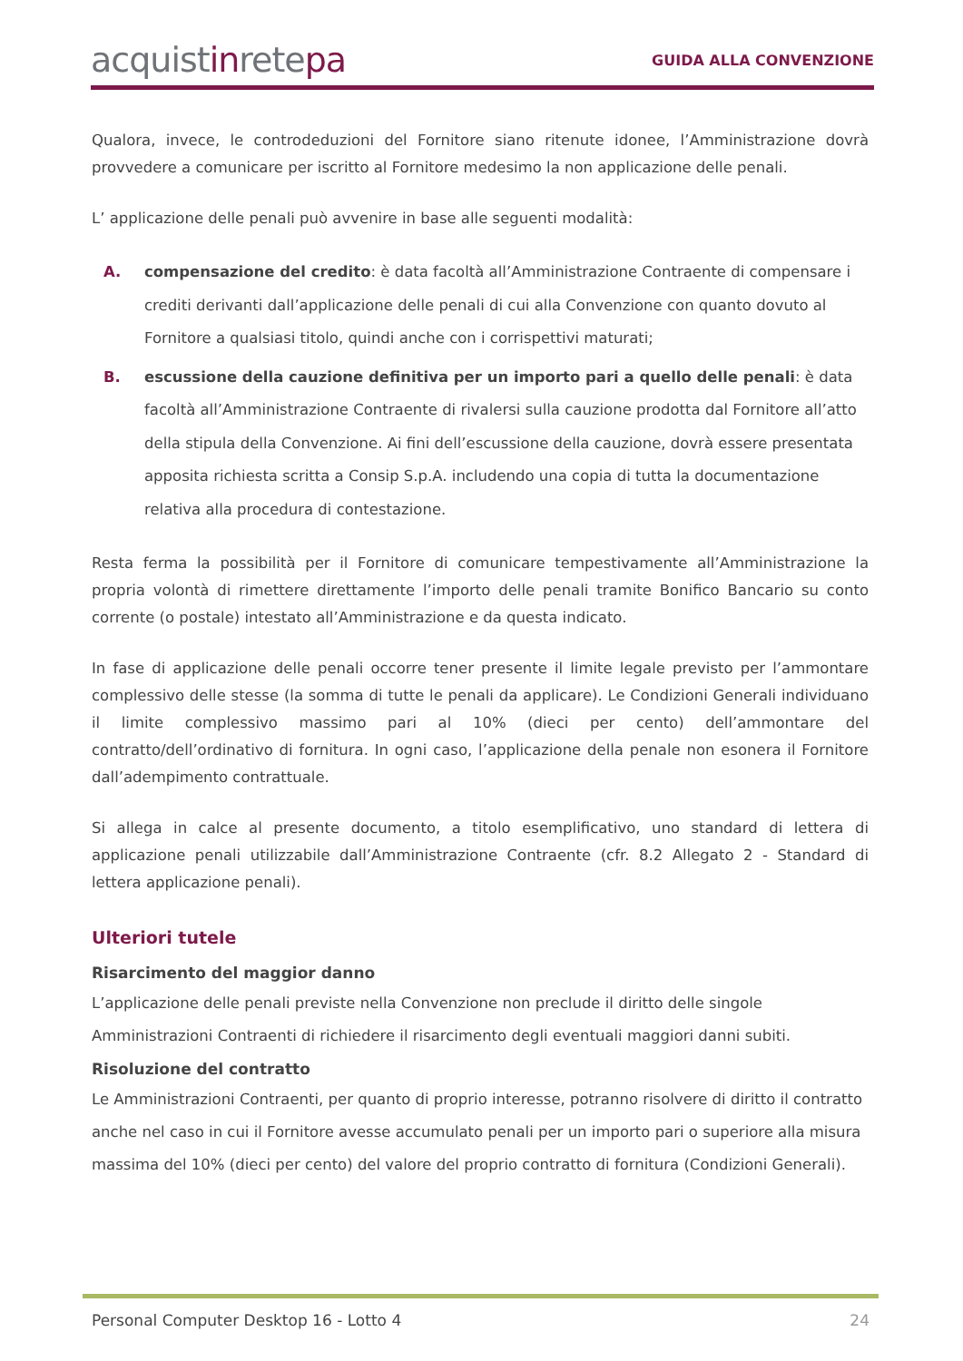acquistinretepa
GUIDA ALLA CONVENZIONE
Qualora, invece, le controdeduzioni del Fornitore siano ritenute idonee, l’Amministrazione dovrà provvedere a comunicare per iscritto al Fornitore medesimo la non applicazione delle penali.
L’ applicazione delle penali può avvenire in base alle seguenti modalità:
A. compensazione del credito: è data facoltà all’Amministrazione Contraente di compensare i crediti derivanti dall’applicazione delle penali di cui alla Convenzione con quanto dovuto al Fornitore a qualsiasi titolo, quindi anche con i corrispettivi maturati;
B. escussione della cauzione definitiva per un importo pari a quello delle penali: è data facoltà all’Amministrazione Contraente di rivalersi sulla cauzione prodotta dal Fornitore all’atto della stipula della Convenzione. Ai fini dell’escussione della cauzione, dovrà essere presentata apposita richiesta scritta a Consip S.p.A. includendo una copia di tutta la documentazione relativa alla procedura di contestazione.
Resta ferma la possibilità per il Fornitore di comunicare tempestivamente all’Amministrazione la propria volontà di rimettere direttamente l’importo delle penali tramite Bonifico Bancario su conto corrente (o postale) intestato all’Amministrazione e da questa indicato.
In fase di applicazione delle penali occorre tener presente il limite legale previsto per l’ammontare complessivo delle stesse (la somma di tutte le penali da applicare). Le Condizioni Generali individuano il limite complessivo massimo pari al 10% (dieci per cento) dell’ammontare del contratto/dell’ordinativo di fornitura. In ogni caso, l’applicazione della penale non esonera il Fornitore dall’adempimento contrattuale.
Si allega in calce al presente documento, a titolo esemplificativo, uno standard di lettera di applicazione penali utilizzabile dall’Amministrazione Contraente (cfr. 8.2 Allegato 2 - Standard di lettera applicazione penali).
Ulteriori tutele
Risarcimento del maggior danno
L’applicazione delle penali previste nella Convenzione non preclude il diritto delle singole Amministrazioni Contraenti di richiedere il risarcimento degli eventuali maggiori danni subiti.
Risoluzione del contratto
Le Amministrazioni Contraenti, per quanto di proprio interesse, potranno risolvere di diritto il contratto anche nel caso in cui il Fornitore avesse accumulato penali per un importo pari o superiore alla misura massima del 10% (dieci per cento) del valore del proprio contratto di fornitura (Condizioni Generali).
Personal Computer Desktop 16 - Lotto 4 24